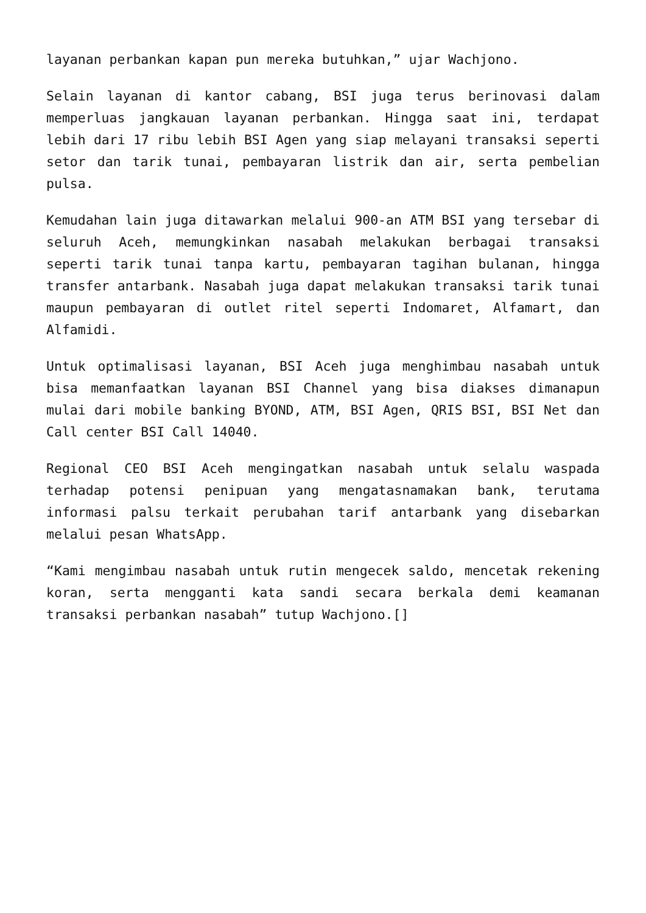layanan perbankan kapan pun mereka butuhkan,” ujar Wachjono.
Selain layanan di kantor cabang, BSI juga terus berinovasi dalam memperluas jangkauan layanan perbankan. Hingga saat ini, terdapat lebih dari 17 ribu lebih BSI Agen yang siap melayani transaksi seperti setor dan tarik tunai, pembayaran listrik dan air, serta pembelian pulsa.
Kemudahan lain juga ditawarkan melalui 900-an ATM BSI yang tersebar di seluruh Aceh, memungkinkan nasabah melakukan berbagai transaksi seperti tarik tunai tanpa kartu, pembayaran tagihan bulanan, hingga transfer antarbank. Nasabah juga dapat melakukan transaksi tarik tunai maupun pembayaran di outlet ritel seperti Indomaret, Alfamart, dan Alfamidi.
Untuk optimalisasi layanan, BSI Aceh juga menghimbau nasabah untuk bisa memanfaatkan layanan BSI Channel yang bisa diakses dimanapun mulai dari mobile banking BYOND, ATM, BSI Agen, QRIS BSI, BSI Net dan Call center BSI Call 14040.
Regional CEO BSI Aceh mengingatkan nasabah untuk selalu waspada terhadap potensi penipuan yang mengatasnamakan bank, terutama informasi palsu terkait perubahan tarif antarbank yang disebarkan melalui pesan WhatsApp.
“Kami mengimbau nasabah untuk rutin mengecek saldo, mencetak rekening koran, serta mengganti kata sandi secara berkala demi keamanan transaksi perbankan nasabah” tutup Wachjono.[]